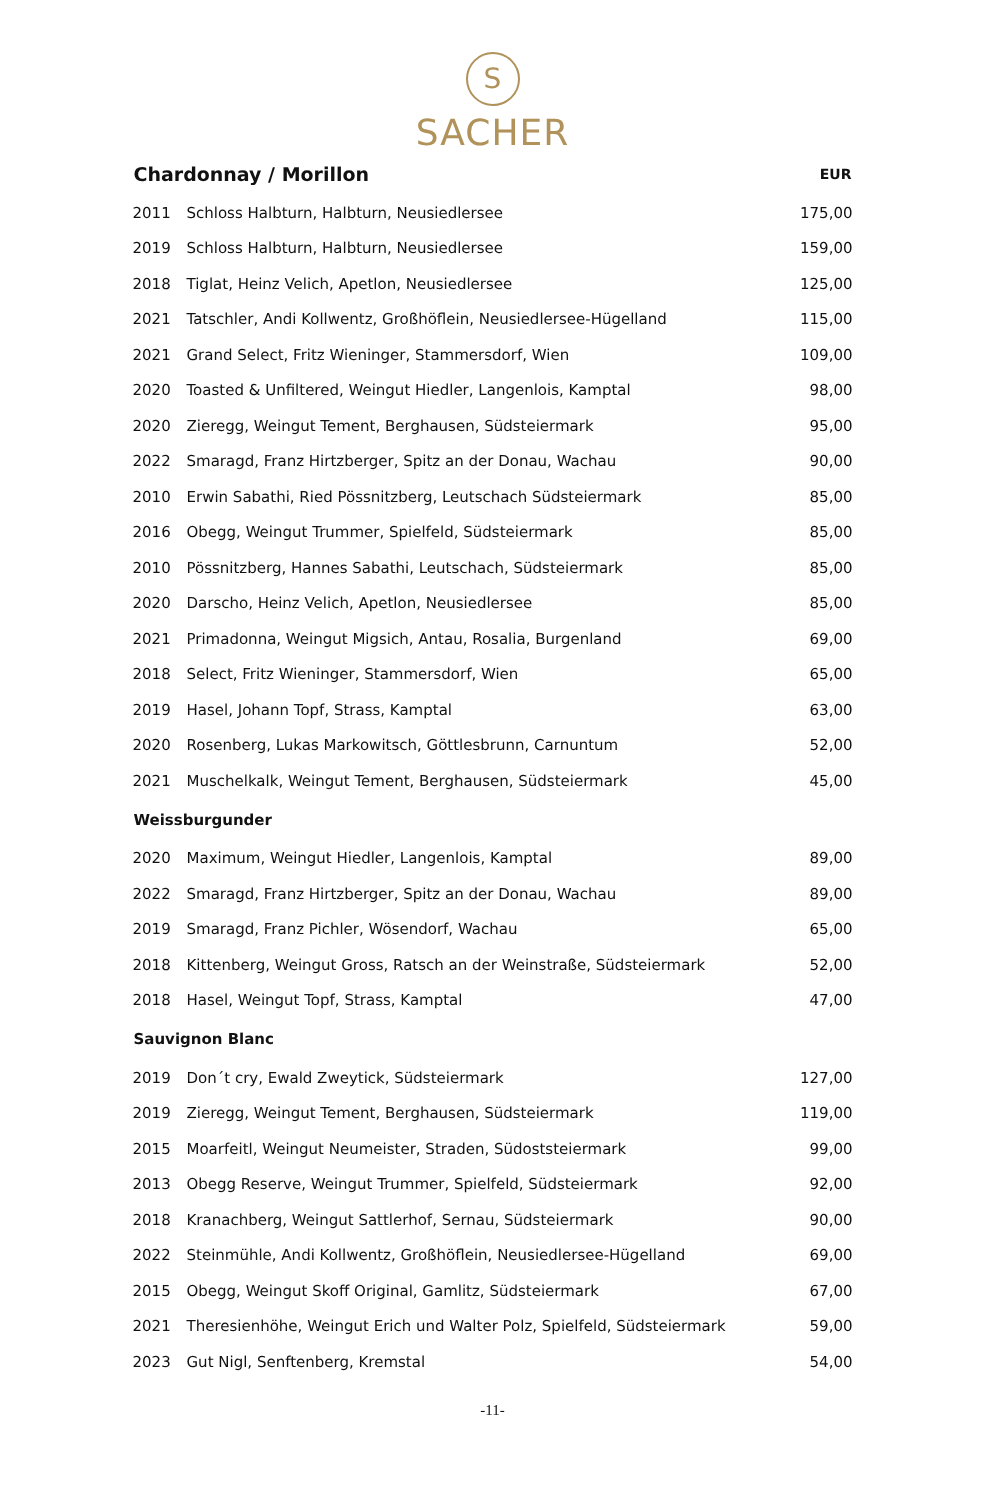S
SACHER
| Chardonnay / Morillon | | EUR |
| --- | --- | --- |
| 2011 | Schloss Halbturn, Halbturn, Neusiedlersee | 175,00 |
| 2019 | Schloss Halbturn, Halbturn, Neusiedlersee | 159,00 |
| 2018 | Tiglat, Heinz Velich, Apetlon, Neusiedlersee | 125,00 |
| 2021 | Tatschler, Andi Kollwentz, Großhöflein, Neusiedlersee-Hügelland | 115,00 |
| 2021 | Grand Select, Fritz Wieninger, Stammersdorf, Wien | 109,00 |
| 2020 | Toasted & Unfiltered, Weingut Hiedler, Langenlois, Kamptal | 98,00 |
| 2020 | Zieregg, Weingut Tement, Berghausen, Südsteiermark | 95,00 |
| 2022 | Smaragd, Franz Hirtzberger, Spitz an der Donau, Wachau | 90,00 |
| 2010 | Erwin Sabathi, Ried Pössnitzberg, Leutschach Südsteiermark | 85,00 |
| 2016 | Obegg, Weingut Trummer, Spielfeld, Südsteiermark | 85,00 |
| 2010 | Pössnitzberg, Hannes Sabathi, Leutschach, Südsteiermark | 85,00 |
| 2020 | Darscho, Heinz Velich, Apetlon, Neusiedlersee | 85,00 |
| 2021 | Primadonna, Weingut Migsich, Antau, Rosalia, Burgenland | 69,00 |
| 2018 | Select, Fritz Wieninger, Stammersdorf, Wien | 65,00 |
| 2019 | Hasel, Johann Topf, Strass, Kamptal | 63,00 |
| 2020 | Rosenberg, Lukas Markowitsch, Göttlesbrunn, Carnuntum | 52,00 |
| 2021 | Muschelkalk, Weingut Tement, Berghausen, Südsteiermark | 45,00 |
| Weissburgunder | | |
| 2020 | Maximum, Weingut Hiedler, Langenlois, Kamptal | 89,00 |
| 2022 | Smaragd, Franz Hirtzberger, Spitz an der Donau, Wachau | 89,00 |
| 2019 | Smaragd, Franz Pichler, Wösendorf, Wachau | 65,00 |
| 2018 | Kittenberg, Weingut Gross, Ratsch an der Weinstraße, Südsteiermark | 52,00 |
| 2018 | Hasel, Weingut Topf, Strass, Kamptal | 47,00 |
| Sauvignon Blanc | | |
| 2019 | Don´t cry, Ewald Zweytick, Südsteiermark | 127,00 |
| 2019 | Zieregg, Weingut Tement, Berghausen, Südsteiermark | 119,00 |
| 2015 | Moarfeitl, Weingut Neumeister, Straden, Südoststeiermark | 99,00 |
| 2013 | Obegg Reserve, Weingut Trummer, Spielfeld, Südsteiermark | 92,00 |
| 2018 | Kranachberg, Weingut Sattlerhof, Sernau, Südsteiermark | 90,00 |
| 2022 | Steinmühle, Andi Kollwentz, Großhöflein, Neusiedlersee-Hügelland | 69,00 |
| 2015 | Obegg, Weingut Skoff Original, Gamlitz, Südsteiermark | 67,00 |
| 2021 | Theresienhöhe, Weingut Erich und Walter Polz, Spielfeld, Südsteiermark | 59,00 |
| 2023 | Gut Nigl, Senftenberg, Kremstal | 54,00 |
-11-